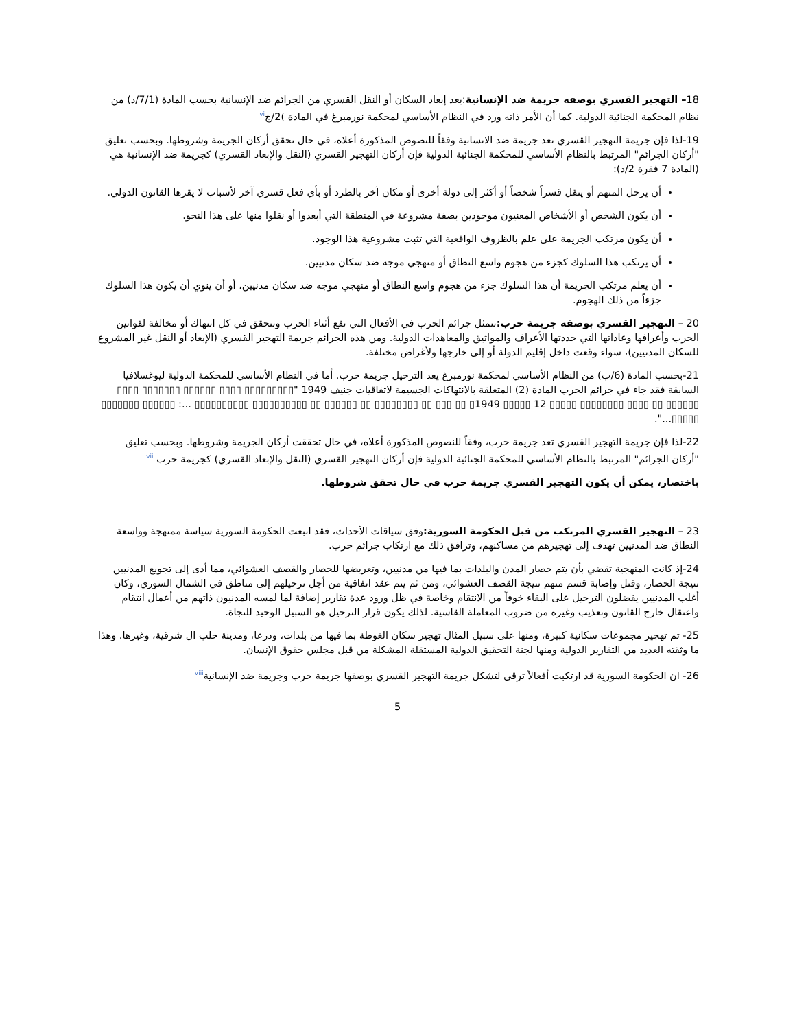18– التهجير القسري بوصفه جريمة ضد الإنسانية:يعد إبعاد السكان أو النقل القسري من الجرائم ضد الإنسانية بحسب المادة (7/1/د) من نظام المحكمة الجنائية الدولية. كما أن الأمر ذاته ورد في النظام الأساسي لمحكمة نورمبرغ في المادة )2/ج<sup>vi</sup>
19-لذا فإن جريمة التهجير القسري تعد جريمة ضد الانسانية وفقاً للنصوص المذكورة أعلاه، في حال تحقق أركان الجريمة وشروطها. وبحسب تعليق "أركان الجرائم" المرتبط بالنظام الأساسي للمحكمة الجنائية الدولية فإن أركان التهجير القسري (النقل والإبعاد القسري) كجريمة ضد الإنسانية هي (المادة 7 فقرة 2/د):
أن يرحل المتهم أو ينقل قسراً شخصاً أو أكثر إلى دولة أخرى أو مكان آخر بالطرد أو بأي فعل قسري آخر لأسباب لا يقرها القانون الدولي.
أن يكون الشخص أو الأشخاص المعنيون موجودين بصفة مشروعة في المنطقة التي أبعدوا أو نقلوا منها على هذا النحو.
أن يكون مرتكب الجريمة على علم بالظروف الواقعية التي تثبت مشروعية هذا الوجود.
أن يرتكب هذا السلوك كجزء من هجوم واسع النطاق أو منهجي موجه ضد سكان مدنيين.
أن يعلم مرتكب الجريمة أن هذا السلوك جزء من هجوم واسع النطاق أو منهجي موجه ضد سكان مدنيين، أو أن ينوي أن يكون هذا السلوك جزءاً من ذلك الهجوم.
20 – التهجير القسري بوصفه جريمة حرب: تتمثل جرائم الحرب في الأفعال التي تقع أثناء الحرب وتتحقق في كل انتهاك أو مخالفة لقوانين الحرب وأعرافها وعاداتها التي حددتها الأعراف والمواثيق والمعاهدات الدولية. ومن هذه الجرائم جريمة التهجير القسري (الإبعاد أو النقل غير المشروع للسكان المدنيين)، سواء وقعت داخل إقليم الدولة أو إلى خارجها ولأغراض مختلفة.
21-بحسب المادة (6/ب) من النظام الأساسي لمحكمة نورمبرغ يعد الترحيل جريمة حرب. أما في النظام الأساسي للمحكمة الدولية ليوغسلافيا السابقة فقد جاء في جرائم الحرب المادة (2) المتعلقة بالانتهاكات الجسيمة لاتفاقيات جنيف 1949 "▯▯▯▯▯▯▯▯▯ ▯▯▯▯ ▯▯▯▯▯▯ ▯▯▯▯▯▯▯ ▯▯▯▯ ▯▯▯▯▯▯ ▯▯ ▯▯▯▯ ▯▯▯▯▯▯▯▯ ▯▯▯▯▯ 12 ▯▯▯▯▯ 1949▯ ▯▯ ▯▯▯ ▯▯ ▯▯▯▯▯▯▯▯ ▯▯ ▯▯▯▯▯▯ ▯▯ ▯▯▯▯▯▯▯▯▯▯ ▯▯▯▯▯▯▯▯▯▯ ...: ▯▯▯▯▯▯ ▯▯▯▯▯▯▯ ▯▯▯▯▯...".
22-لذا فإن جريمة التهجير القسري تعد جريمة حرب، وفقاً للنصوص المذكورة أعلاه، في حال تحققت أركان الجريمة وشروطها. وبحسب تعليق "أركان الجرائم" المرتبط بالنظام الأساسي للمحكمة الجنائية الدولية فإن أركان التهجير القسري (النقل والإبعاد القسري) كجريمة حرب <sup>vii</sup>
باختصار، يمكن أن يكون التهجير القسري جريمة حرب في حال تحقق شروطها.
23 – التهجير القسري المرتكب من قبل الحكومة السورية: وفق سياقات الأحداث، فقد اتبعت الحكومة السورية سياسة ممنهجة وواسعة النطاق ضد المدنيين تهدف إلى تهجيرهم من مساكنهم، وترافق ذلك مع ارتكاب جرائم حرب.
24-إذ كانت المنهجية تقضي بأن يتم حصار المدن والبلدات بما فيها من مدنيين، وتعريضها للحصار والقصف العشوائي، مما أدى إلى تجويع المدنيين نتيجة الحصار، وقتل وإصابة قسم منهم نتيجة القصف العشوائي، ومن ثم يتم عقد اتفاقية من أجل ترحيلهم إلى مناطق في الشمال السوري، وكان أغلب المدنيين يفضلون الترحيل على البقاء خوفاً من الانتقام وخاصة في ظل ورود عدة تقارير إضافة لما لمسه المدنيون ذاتهم من أعمال انتقام واعتقال خارج القانون وتعذيب وغيره من ضروب المعاملة القاسية. لذلك يكون قرار الترحيل هو السبيل الوحيد للنجاة.
25- تم تهجير مجموعات سكانية كبيرة، ومنها على سبيل المثال تهجير سكان الغوطة بما فيها من بلدات، ودرعا، ومدينة حلب ال شرقية، وغيرها. وهذا ما وثقته العديد من التقارير الدولية ومنها لجنة التحقيق الدولية المستقلة المشكلة من قبل مجلس حقوق الإنسان.
26- ان الحكومة السورية قد ارتكبت أفعالاً ترقى لتشكل جريمة التهجير القسري بوصفها جريمة حرب وجريمة ضد الإنسانية<sup>viii</sup>
5